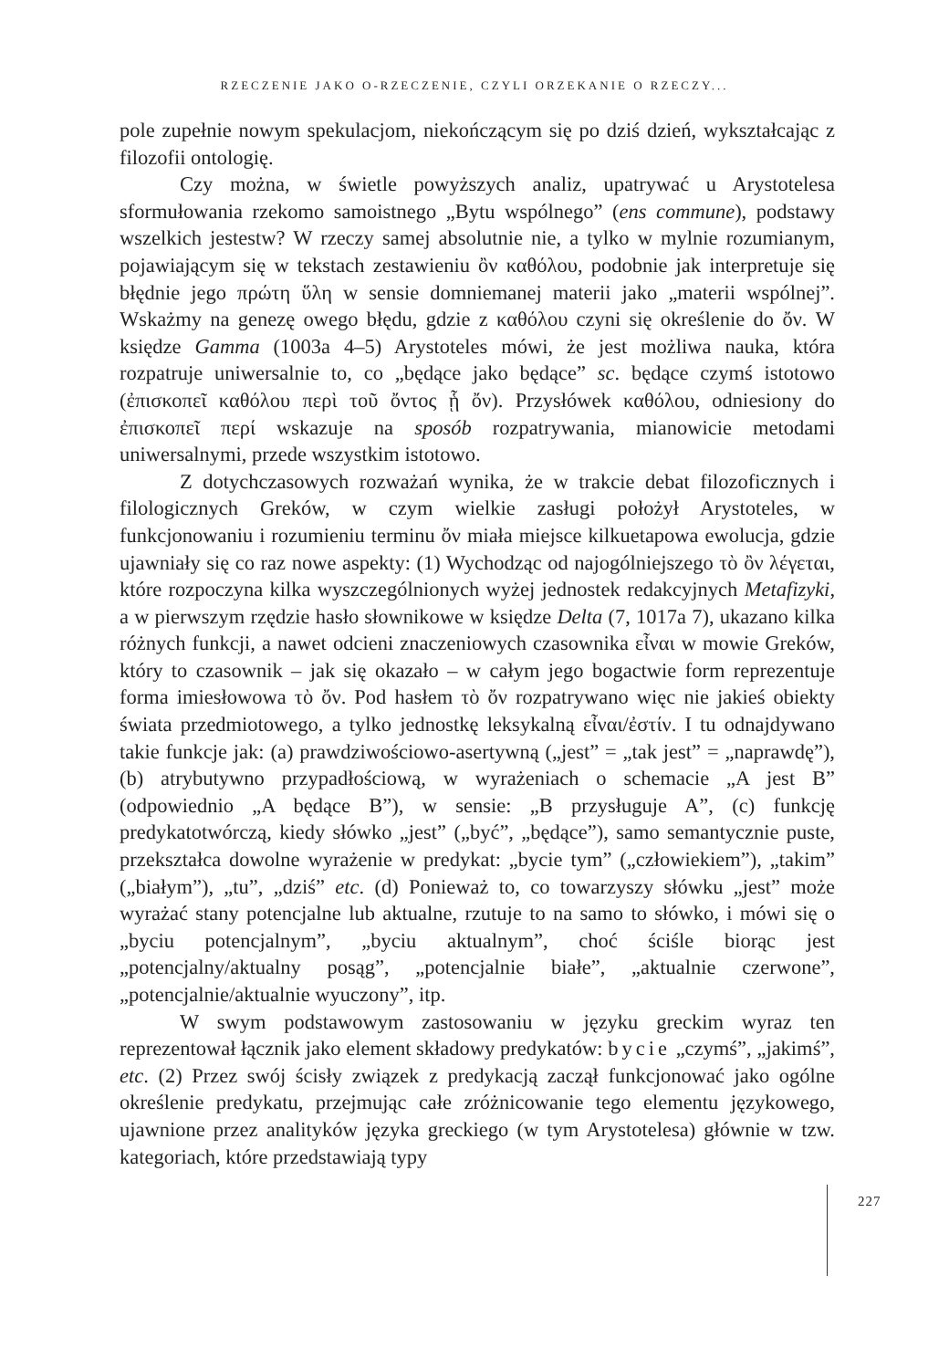RZECZENIE JAKO O-RZECZENIE, CZYLI ORZEKANIE O RZECZY...
pole zupełnie nowym spekulacjom, niekończącym się po dziś dzień, wykształcając z filozofii ontologię.
Czy można, w świetle powyższych analiz, upatrywać u Arystotelesa sformułowania rzekomo samoistnego „Bytu wspólnego” (ens commune), podstawy wszelkich jestestw? W rzeczy samej absolutnie nie, a tylko w mylnie rozumianym, pojawiającym się w tekstach zestawieniu ὂν καθόλου, podobnie jak interpretuje się błędnie jego πρώτη ὕλη w sensie domniemanej materii jako „materii wspólnej”. Wskażmy na genezę owego błędu, gdzie z καθόλου czyni się określenie do ὄν. W księdze Gamma (1003a 4–5) Arystoteles mówi, że jest możliwa nauka, która rozpatruje uniwersalnie to, co „będące jako będące” sc. będące czymś istotowo (ἐπισκοπεῖ καθόλου περὶ τοῦ ὄντος ᾗ ὄν). Przysłówek καθόλου, odniesiony do ἐπισκοπεῖ περί wskazuje na sposób rozpatrywania, mianowicie metodami uniwersalnymi, przede wszystkim istotowo.
Z dotychczasowych rozważań wynika, że w trakcie debat filozoficznych i filologicznych Greków, w czym wielkie zasługi położył Arystoteles, w funkcjonowaniu i rozumieniu terminu ὄν miała miejsce kilkuetapowa ewolucja, gdzie ujawniały się co raz nowe aspekty: (1) Wychodząc od najogólniejszego τὸ ὂν λέγεται, które rozpoczyna kilka wyszczególnionych wyżej jednostek redakcyjnych Metafizyki, a w pierwszym rzędzie hasło słownikowe w księdze Delta (7, 1017a 7), ukazano kilka różnych funkcji, a nawet odcieni znaczeniowych czasownika εἶναι w mowie Greków, który to czasownik – jak się okazało – w całym jego bogactwie form reprezentuje forma imiesłowowa τὸ ὄν. Pod hasłem τὸ ὄν rozpatrywano więc nie jakieś obiekty świata przedmiotowego, a tylko jednostkę leksykalną εἶναι/ἐστίν. I tu odnajdywano takie funkcje jak: (a) prawdziwościowo-asertywną („jest” = „tak jest” = „naprawdę”), (b) atrybutywno przypadłościową, w wyrażeniach o schemacie „A jest B” (odpowiednio „A będące B”), w sensie: „B przysługuje A”, (c) funkcję predykatotwórczą, kiedy słówko „jest” („być”, „będące”), samo semantycznie puste, przekształca dowolne wyrażenie w predykat: „bycie tym” („człowiekiem”), „takim” („białym”), „tu”, „dziś” etc. (d) Ponieważ to, co towarzyszy słówku „jest” może wyrażać stany potencjalne lub aktualne, rzutuje to na samo to słówko, i mówi się o „byciu potencjalnym”, „byciu aktualnym”, choć ściśle biorąc jest „potencjalny/aktualny posąg”, „potencjalnie białe”, „aktualnie czerwone”, „potencjalnie/aktualnie wyuczony”, itp.
W swym podstawowym zastosowaniu w języku greckim wyraz ten reprezentował łącznik jako element składowy predykatów: bycie „czymś”, „jakimś”, etc. (2) Przez swój ścisły związek z predykacją zaczął funkcjonować jako ogólne określenie predykatu, przejmując całe zróżnicowanie tego elementu językowego, ujawnione przez analityków języka greckiego (w tym Arystotelesa) głównie w tzw. kategoriach, które przedstawiają typy
227